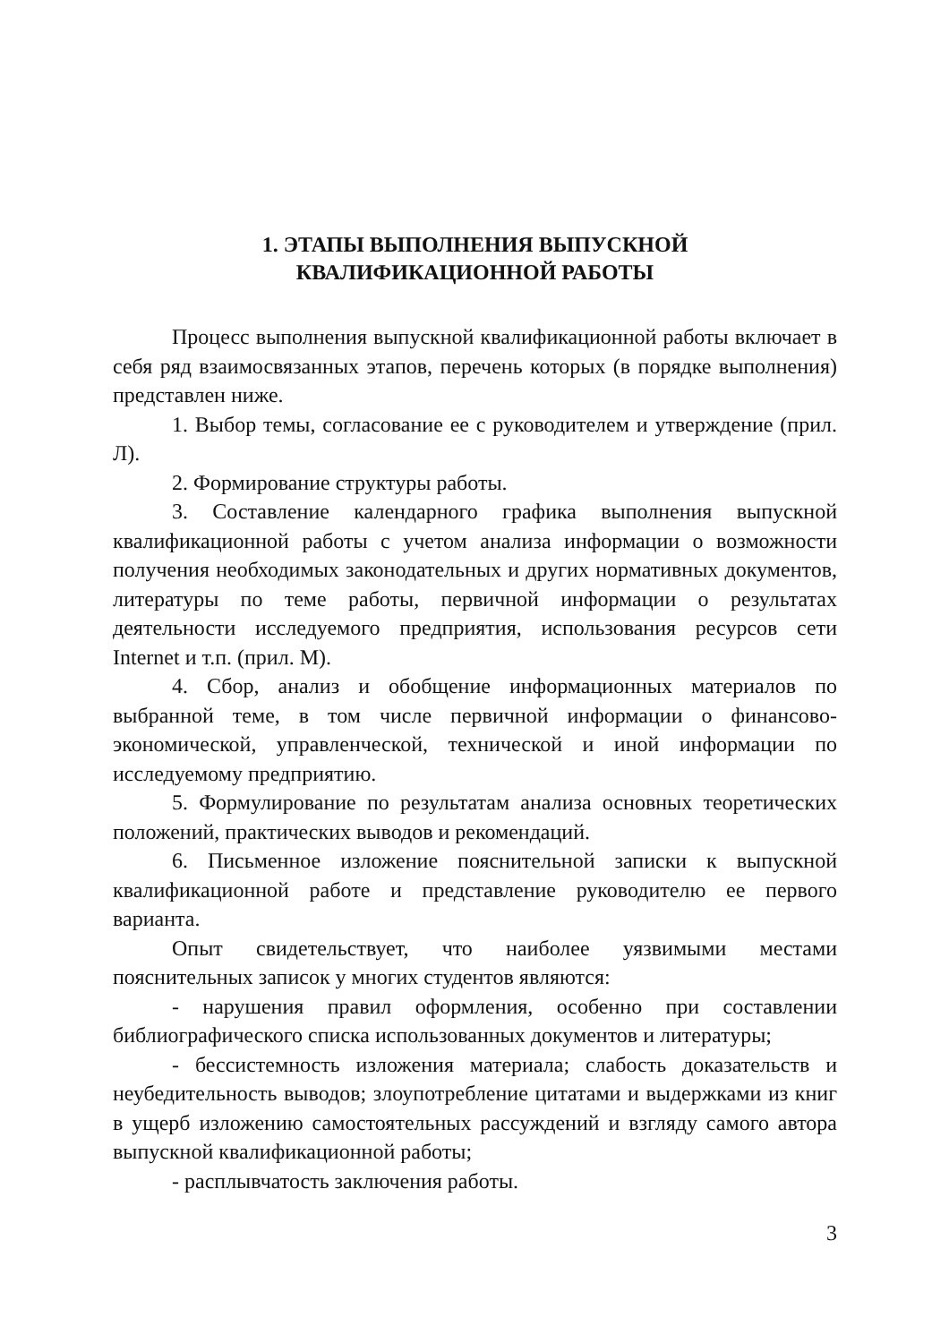1. ЭТАПЫ ВЫПОЛНЕНИЯ ВЫПУСКНОЙ
КВАЛИФИКАЦИОННОЙ РАБОТЫ
Процесс выполнения выпускной квалификационной работы включает в себя ряд взаимосвязанных этапов, перечень которых (в порядке выполнения) представлен ниже.
1. Выбор темы, согласование ее с руководителем и утверждение (прил. Л).
2. Формирование структуры работы.
3. Составление календарного графика выполнения выпускной квалификационной работы с учетом анализа информации о возможности получения необходимых законодательных и других нормативных документов, литературы по теме работы, первичной информации о результатах деятельности исследуемого предприятия, использования ресурсов сети Internet и т.п. (прил. М).
4. Сбор, анализ и обобщение информационных материалов по выбранной теме, в том числе первичной информации о финансово-экономической, управленческой, технической и иной информации по исследуемому предприятию.
5. Формулирование по результатам анализа основных теоретических положений, практических выводов и рекомендаций.
6. Письменное изложение пояснительной записки к выпускной квалификационной работе и представление руководителю ее первого варианта.
Опыт свидетельствует, что наиболее уязвимыми местами пояснительных записок у многих студентов являются:
- нарушения правил оформления, особенно при составлении библиографического списка использованных документов и литературы;
- бессистемность изложения материала; слабость доказательств и неубедительность выводов; злоупотребление цитатами и выдержками из книг в ущерб изложению самостоятельных рассуждений и взгляду самого автора выпускной квалификационной работы;
- расплывчатость заключения работы.
3